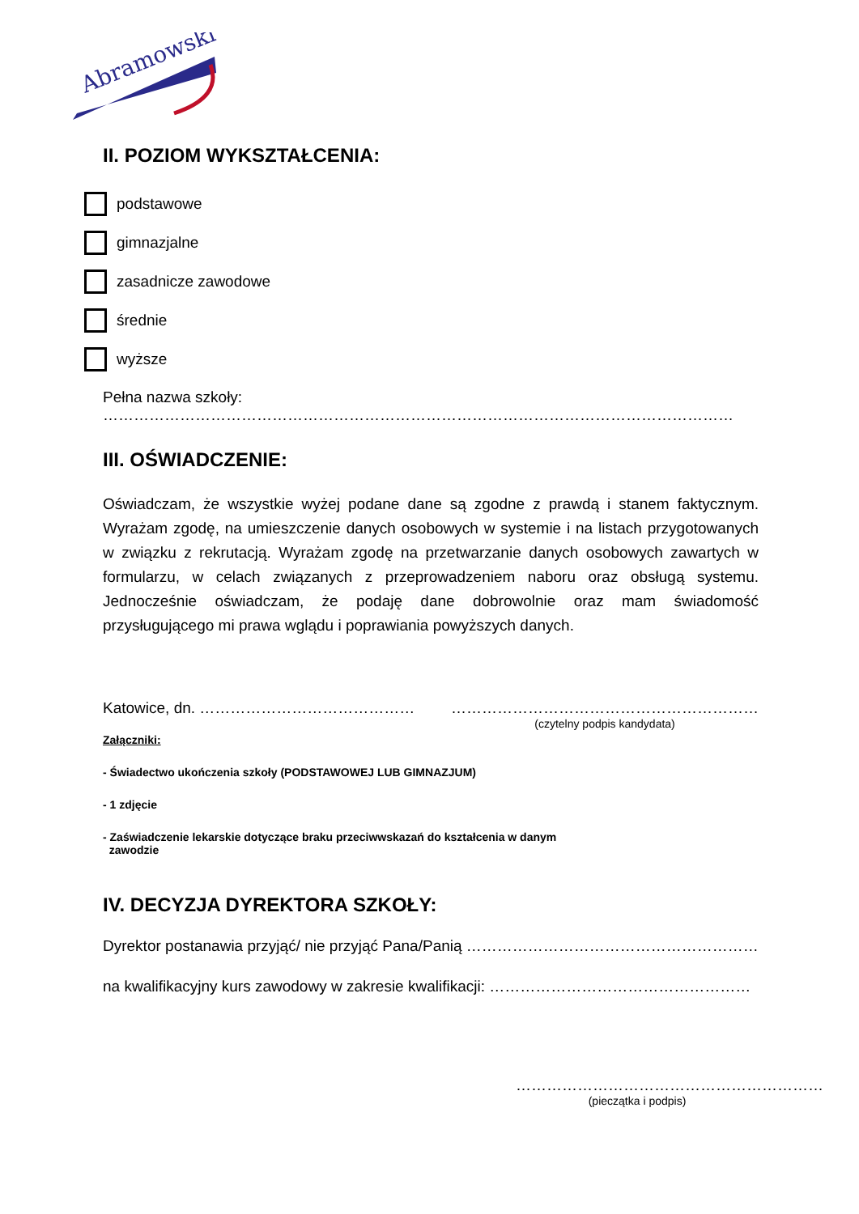Abramowski
II. POZIOM WYKSZTAŁCENIA:
podstawowe
gimnazjalne
zasadnicze zawodowe
średnie
wyższe
Pełna nazwa szkoły: ……………………………………………………………………………………………………………
III. OŚWIADCZENIE:
Oświadczam, że wszystkie wyżej podane dane są zgodne z prawdą i stanem faktycznym. Wyrażam zgodę, na umieszczenie danych osobowych w systemie i na listach przygotowanych w związku z rekrutacją. Wyrażam zgodę na przetwarzanie danych osobowych zawartych w formularzu, w celach związanych z przeprowadzeniem naboru oraz obsługą systemu. Jednocześnie oświadczam, że podaję dane dobrowolnie oraz mam świadomość przysługującego mi prawa wglądu i poprawiania powyższych danych.
Katowice, dn. …………………………………… ……………………………………………………
(czytelny podpis kandydata)
Załączniki:
- Świadectwo ukończenia szkoły (PODSTAWOWEJ LUB GIMNAZJUM)
- 1 zdjęcie
- Zaświadczenie lekarskie dotyczące braku przeciwwskazań do kształcenia w danym
zawodzie
IV. DECYZJA DYREKTORA SZKOŁY:
Dyrektor postanawia przyjąć/ nie przyjąć Pana/Panią …………………………………………………
na kwalifikacyjny kurs zawodowy w zakresie kwalifikacji: ……………………………………………
……………………………………………………
(pieczątka i podpis)